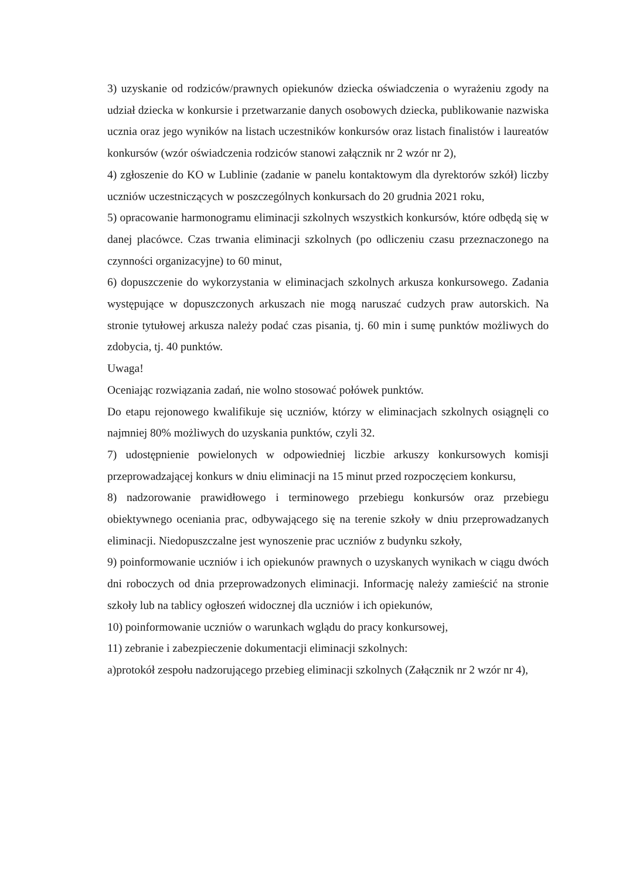3) uzyskanie od rodziców/prawnych opiekunów dziecka oświadczenia o wyrażeniu zgody na udział dziecka w konkursie i przetwarzanie danych osobowych dziecka, publikowanie nazwiska ucznia oraz jego wyników na listach uczestników konkursów oraz listach finalistów i laureatów konkursów (wzór oświadczenia rodziców stanowi załącznik nr 2 wzór nr 2),
4) zgłoszenie do KO w Lublinie (zadanie w panelu kontaktowym dla dyrektorów szkół) liczby uczniów uczestniczących w poszczególnych konkursach do 20 grudnia 2021 roku,
5) opracowanie harmonogramu eliminacji szkolnych wszystkich konkursów, które odbędą się w danej placówce. Czas trwania eliminacji szkolnych (po odliczeniu czasu przeznaczonego na czynności organizacyjne) to 60 minut,
6) dopuszczenie do wykorzystania w eliminacjach szkolnych arkusza konkursowego. Zadania występujące w dopuszczonych arkuszach nie mogą naruszać cudzych praw autorskich. Na stronie tytułowej arkusza należy podać czas pisania, tj. 60 min i sumę punktów możliwych do zdobycia, tj. 40 punktów.
Uwaga!
Oceniając rozwiązania zadań, nie wolno stosować połówek punktów.
Do etapu rejonowego kwalifikuje się uczniów, którzy w eliminacjach szkolnych osiągnęli co najmniej 80% możliwych do uzyskania punktów, czyli 32.
7) udostępnienie powielonych w odpowiedniej liczbie arkuszy konkursowych komisji przeprowadzającej konkurs w dniu eliminacji na 15 minut przed rozpoczęciem konkursu,
8) nadzorowanie prawidłowego i terminowego przebiegu konkursów oraz przebiegu obiektywnego oceniania prac, odbywającego się na terenie szkoły w dniu przeprowadzanych eliminacji. Niedopuszczalne jest wynoszenie prac uczniów z budynku szkoły,
9) poinformowanie uczniów i ich opiekunów prawnych o uzyskanych wynikach w ciągu dwóch dni roboczych od dnia przeprowadzonych eliminacji. Informację należy zamieścić na stronie szkoły lub na tablicy ogłoszeń widocznej dla uczniów i ich opiekunów,
10) poinformowanie uczniów o warunkach wglądu do pracy konkursowej,
11) zebranie i zabezpieczenie dokumentacji eliminacji szkolnych:
a)protokół zespołu nadzorującego przebieg eliminacji szkolnych (Załącznik nr 2 wzór nr 4),